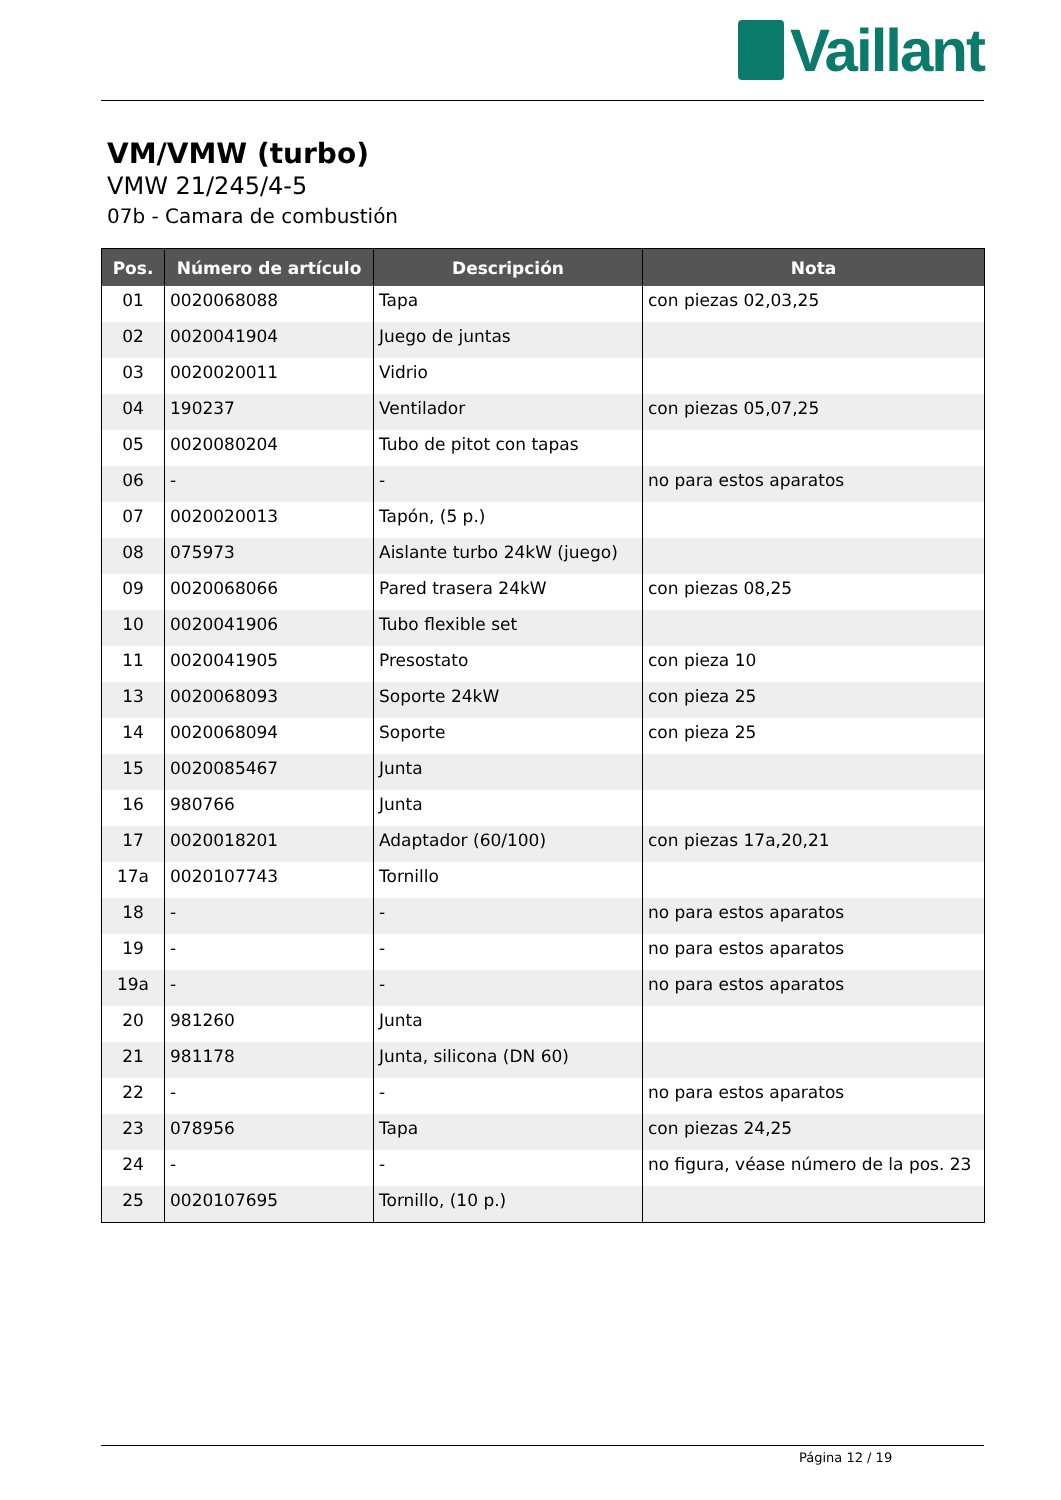Vaillant
VM/VMW (turbo)
VMW 21/245/4-5
07b - Camara de combustión
| Pos. | Número de artículo | Descripción | Nota |
| --- | --- | --- | --- |
| 01 | 0020068088 | Tapa | con piezas 02,03,25 |
| 02 | 0020041904 | Juego de juntas | |
| 03 | 0020020011 | Vidrio | |
| 04 | 190237 | Ventilador | con piezas 05,07,25 |
| 05 | 0020080204 | Tubo de pitot con tapas | |
| 06 | - | - | no para estos aparatos |
| 07 | 0020020013 | Tapón, (5 p.) | |
| 08 | 075973 | Aislante turbo 24kW (juego) | |
| 09 | 0020068066 | Pared trasera 24kW | con piezas 08,25 |
| 10 | 0020041906 | Tubo flexible set | |
| 11 | 0020041905 | Presostato | con pieza 10 |
| 13 | 0020068093 | Soporte 24kW | con pieza 25 |
| 14 | 0020068094 | Soporte | con pieza 25 |
| 15 | 0020085467 | Junta | |
| 16 | 980766 | Junta | |
| 17 | 0020018201 | Adaptador (60/100) | con piezas 17a,20,21 |
| 17a | 0020107743 | Tornillo | |
| 18 | - | - | no para estos aparatos |
| 19 | - | - | no para estos aparatos |
| 19a | - | - | no para estos aparatos |
| 20 | 981260 | Junta | |
| 21 | 981178 | Junta, silicona (DN 60) | |
| 22 | - | - | no para estos aparatos |
| 23 | 078956 | Tapa | con piezas 24,25 |
| 24 | - | - | no figura, véase número de la pos. 23 |
| 25 | 0020107695 | Tornillo, (10 p.) | |
Página 12 / 19